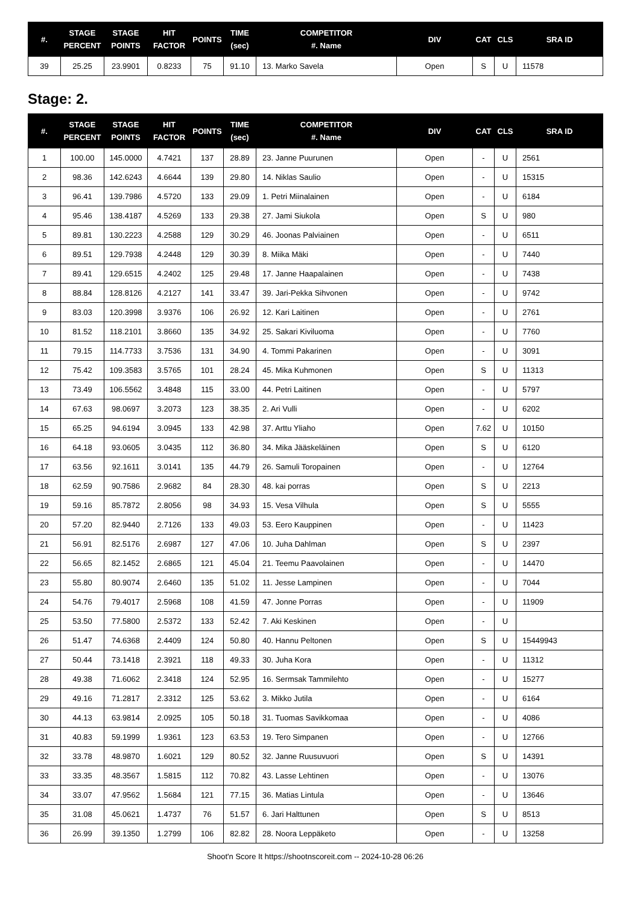| #. | STAGE PERCENT | STAGE POINTS | HIT FACTOR | POINTS | TIME (sec) | COMPETITOR #. Name | DIV | CAT | CLS | SRA ID |
| --- | --- | --- | --- | --- | --- | --- | --- | --- | --- | --- |
| 39 | 25.25 | 23.9901 | 0.8233 | 75 | 91.10 | 13. Marko Savela | Open | S | U | 11578 |
Stage: 2.
| #. | STAGE PERCENT | STAGE POINTS | HIT FACTOR | POINTS | TIME (sec) | COMPETITOR #. Name | DIV | CAT | CLS | SRA ID |
| --- | --- | --- | --- | --- | --- | --- | --- | --- | --- | --- |
| 1 | 100.00 | 145.0000 | 4.7421 | 137 | 28.89 | 23. Janne Puurunen | Open | - | U | 2561 |
| 2 | 98.36 | 142.6243 | 4.6644 | 139 | 29.80 | 14. Niklas Saulio | Open | - | U | 15315 |
| 3 | 96.41 | 139.7986 | 4.5720 | 133 | 29.09 | 1. Petri Miinalainen | Open | - | U | 6184 |
| 4 | 95.46 | 138.4187 | 4.5269 | 133 | 29.38 | 27. Jami Siukola | Open | S | U | 980 |
| 5 | 89.81 | 130.2223 | 4.2588 | 129 | 30.29 | 46. Joonas Palviainen | Open | - | U | 6511 |
| 6 | 89.51 | 129.7938 | 4.2448 | 129 | 30.39 | 8. Miika Mäki | Open | - | U | 7440 |
| 7 | 89.41 | 129.6515 | 4.2402 | 125 | 29.48 | 17. Janne Haapalainen | Open | - | U | 7438 |
| 8 | 88.84 | 128.8126 | 4.2127 | 141 | 33.47 | 39. Jari-Pekka Sihvonen | Open | - | U | 9742 |
| 9 | 83.03 | 120.3998 | 3.9376 | 106 | 26.92 | 12. Kari Laitinen | Open | - | U | 2761 |
| 10 | 81.52 | 118.2101 | 3.8660 | 135 | 34.92 | 25. Sakari Kiviluoma | Open | - | U | 7760 |
| 11 | 79.15 | 114.7733 | 3.7536 | 131 | 34.90 | 4. Tommi Pakarinen | Open | - | U | 3091 |
| 12 | 75.42 | 109.3583 | 3.5765 | 101 | 28.24 | 45. Mika Kuhmonen | Open | S | U | 11313 |
| 13 | 73.49 | 106.5562 | 3.4848 | 115 | 33.00 | 44. Petri Laitinen | Open | - | U | 5797 |
| 14 | 67.63 | 98.0697 | 3.2073 | 123 | 38.35 | 2. Ari Vulli | Open | - | U | 6202 |
| 15 | 65.25 | 94.6194 | 3.0945 | 133 | 42.98 | 37. Arttu Yliaho | Open | 7.62 | U | 10150 |
| 16 | 64.18 | 93.0605 | 3.0435 | 112 | 36.80 | 34. Mika Jääskeläinen | Open | S | U | 6120 |
| 17 | 63.56 | 92.1611 | 3.0141 | 135 | 44.79 | 26. Samuli Toropainen | Open | - | U | 12764 |
| 18 | 62.59 | 90.7586 | 2.9682 | 84 | 28.30 | 48. kai porras | Open | S | U | 2213 |
| 19 | 59.16 | 85.7872 | 2.8056 | 98 | 34.93 | 15. Vesa Vilhula | Open | S | U | 5555 |
| 20 | 57.20 | 82.9440 | 2.7126 | 133 | 49.03 | 53. Eero Kauppinen | Open | - | U | 11423 |
| 21 | 56.91 | 82.5176 | 2.6987 | 127 | 47.06 | 10. Juha Dahlman | Open | S | U | 2397 |
| 22 | 56.65 | 82.1452 | 2.6865 | 121 | 45.04 | 21. Teemu Paavolainen | Open | - | U | 14470 |
| 23 | 55.80 | 80.9074 | 2.6460 | 135 | 51.02 | 11. Jesse Lampinen | Open | - | U | 7044 |
| 24 | 54.76 | 79.4017 | 2.5968 | 108 | 41.59 | 47. Jonne Porras | Open | - | U | 11909 |
| 25 | 53.50 | 77.5800 | 2.5372 | 133 | 52.42 | 7. Aki Keskinen | Open | - | U | |
| 26 | 51.47 | 74.6368 | 2.4409 | 124 | 50.80 | 40. Hannu Peltonen | Open | S | U | 15449943 |
| 27 | 50.44 | 73.1418 | 2.3921 | 118 | 49.33 | 30. Juha Kora | Open | - | U | 11312 |
| 28 | 49.38 | 71.6062 | 2.3418 | 124 | 52.95 | 16. Sermsak Tammilehto | Open | - | U | 15277 |
| 29 | 49.16 | 71.2817 | 2.3312 | 125 | 53.62 | 3. Mikko Jutila | Open | - | U | 6164 |
| 30 | 44.13 | 63.9814 | 2.0925 | 105 | 50.18 | 31. Tuomas Savikkomaa | Open | - | U | 4086 |
| 31 | 40.83 | 59.1999 | 1.9361 | 123 | 63.53 | 19. Tero Simpanen | Open | - | U | 12766 |
| 32 | 33.78 | 48.9870 | 1.6021 | 129 | 80.52 | 32. Janne Ruusuvuori | Open | S | U | 14391 |
| 33 | 33.35 | 48.3567 | 1.5815 | 112 | 70.82 | 43. Lasse Lehtinen | Open | - | U | 13076 |
| 34 | 33.07 | 47.9562 | 1.5684 | 121 | 77.15 | 36. Matias Lintula | Open | - | U | 13646 |
| 35 | 31.08 | 45.0621 | 1.4737 | 76 | 51.57 | 6. Jari Halttunen | Open | S | U | 8513 |
| 36 | 26.99 | 39.1350 | 1.2799 | 106 | 82.82 | 28. Noora Leppäketo | Open | - | U | 13258 |
Shoot'n Score It https://shootnscoreit.com -- 2024-10-28 06:26